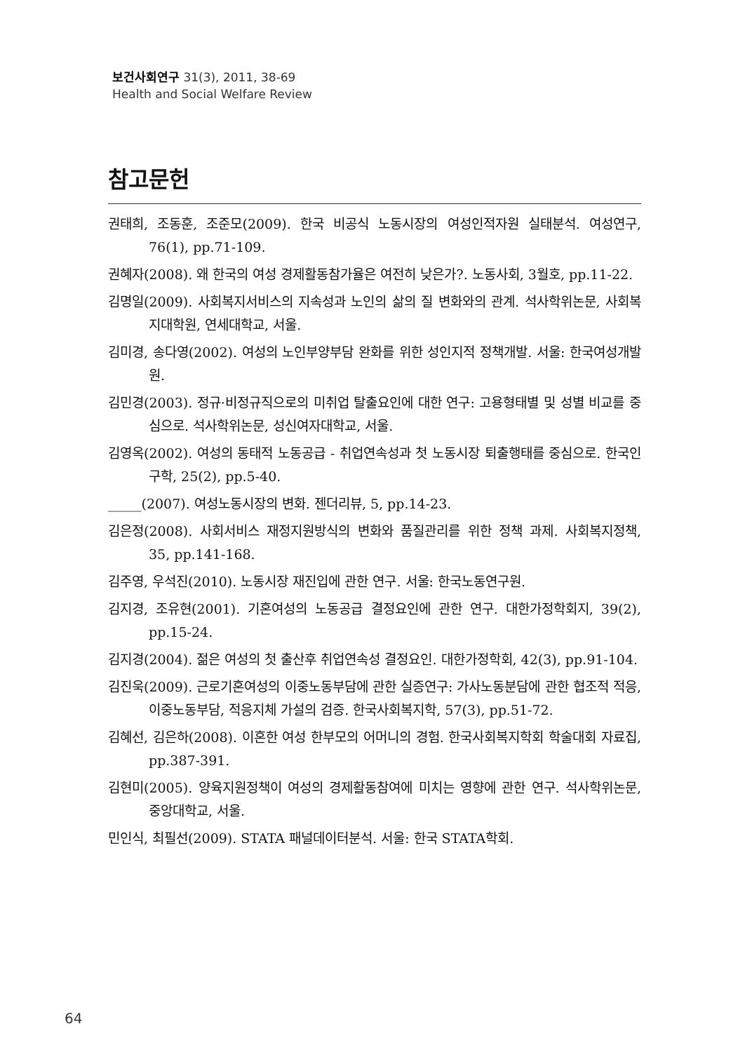보건사회연구 31(3), 2011, 38-69
Health and Social Welfare Review
참고문헌
권태희, 조동훈, 조준모(2009). 한국 비공식 노동시장의 여성인적자원 실태분석. 여성연구, 76(1), pp.71-109.
권혜자(2008). 왜 한국의 여성 경제활동참가율은 여전히 낮은가?. 노동사회, 3월호, pp.11-22.
김명일(2009). 사회복지서비스의 지속성과 노인의 삶의 질 변화와의 관계. 석사학위논문, 사회복지대학원, 연세대학교, 서울.
김미경, 송다영(2002). 여성의 노인부양부담 완화를 위한 성인지적 정책개발. 서울: 한국여성개발원.
김민경(2003). 정규·비정규직으로의 미취업 탈출요인에 대한 연구: 고용형태별 및 성별 비교를 중심으로. 석사학위논문, 성신여자대학교, 서울.
김영옥(2002). 여성의 동태적 노동공급 - 취업연속성과 첫 노동시장 퇴출행태를 중심으로. 한국인구학, 25(2), pp.5-40.
_____(2007). 여성노동시장의 변화. 젠더리뷰, 5, pp.14-23.
김은정(2008). 사회서비스 재정지원방식의 변화와 품질관리를 위한 정책 과제. 사회복지정책, 35, pp.141-168.
김주영, 우석진(2010). 노동시장 재진입에 관한 연구. 서울: 한국노동연구원.
김지경, 조유현(2001). 기혼여성의 노동공급 결정요인에 관한 연구. 대한가정학회지, 39(2), pp.15-24.
김지경(2004). 젊은 여성의 첫 출산후 취업연속성 결정요인. 대한가정학회, 42(3), pp.91-104.
김진욱(2009). 근로기혼여성의 이중노동부담에 관한 실증연구: 가사노동분담에 관한 협조적 적응, 이중노동부담, 적응지체 가설의 검증. 한국사회복지학, 57(3), pp.51-72.
김혜선, 김은하(2008). 이혼한 여성 한부모의 어머니의 경험. 한국사회복지학회 학술대회 자료집, pp.387-391.
김현미(2005). 양육지원정책이 여성의 경제활동참여에 미치는 영향에 관한 연구. 석사학위논문, 중앙대학교, 서울.
민인식, 최필선(2009). STATA 패널데이터분석. 서울: 한국 STATA학회.
64